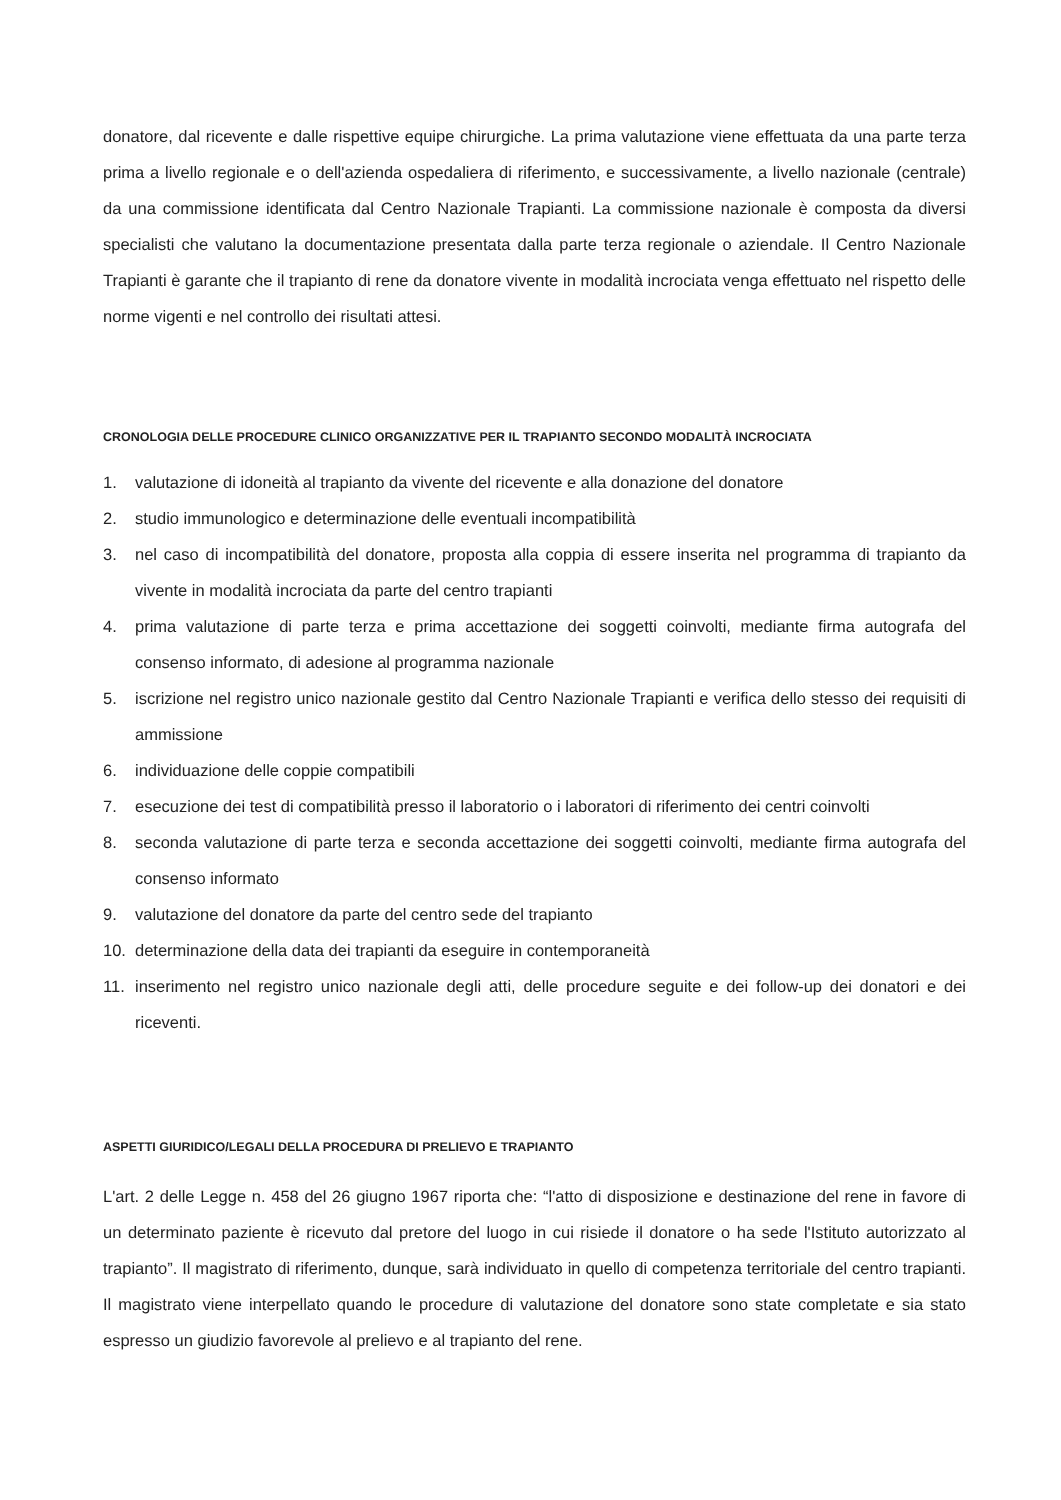donatore, dal ricevente e dalle rispettive equipe chirurgiche. La prima valutazione viene effettuata da una parte terza prima a livello regionale e o dell'azienda ospedaliera di riferimento, e successivamente, a livello nazionale (centrale) da una commissione identificata dal Centro Nazionale Trapianti. La commissione nazionale è composta da diversi specialisti che valutano la documentazione presentata dalla parte terza regionale o aziendale. Il Centro Nazionale Trapianti è garante che il trapianto di rene da donatore vivente in modalità incrociata venga effettuato nel rispetto delle norme vigenti e nel controllo dei risultati attesi.
CRONOLOGIA DELLE PROCEDURE CLINICO ORGANIZZATIVE PER IL TRAPIANTO SECONDO MODALITÀ INCROCIATA
1. valutazione di idoneità al trapianto da vivente del ricevente e alla donazione del donatore
2. studio immunologico e determinazione delle eventuali incompatibilità
3. nel caso di incompatibilità del donatore, proposta alla coppia di essere inserita nel programma di trapianto da vivente in modalità incrociata da parte del centro trapianti
4. prima valutazione di parte terza e prima accettazione dei soggetti coinvolti, mediante firma autografa del consenso informato, di adesione al programma nazionale
5. iscrizione nel registro unico nazionale gestito dal Centro Nazionale Trapianti e verifica dello stesso dei requisiti di ammissione
6. individuazione delle coppie compatibili
7. esecuzione dei test di compatibilità presso il laboratorio o i laboratori di riferimento dei centri coinvolti
8. seconda valutazione di parte terza e seconda accettazione dei soggetti coinvolti, mediante firma autografa del consenso informato
9. valutazione del donatore da parte del centro sede del trapianto
10. determinazione della data dei trapianti da eseguire in contemporaneità
11. inserimento nel registro unico nazionale degli atti, delle procedure seguite e dei follow-up dei donatori e dei riceventi.
ASPETTI GIURIDICO/LEGALI DELLA PROCEDURA DI PRELIEVO E TRAPIANTO
L'art. 2 delle Legge n. 458 del 26 giugno 1967 riporta che: “l'atto di disposizione e destinazione del rene in favore di un determinato paziente è ricevuto dal pretore del luogo in cui risiede il donatore o ha sede l'Istituto autorizzato al trapianto”. Il magistrato di riferimento, dunque, sarà individuato in quello di competenza territoriale del centro trapianti. Il magistrato viene interpellato quando le procedure di valutazione del donatore sono state completate e sia stato espresso un giudizio favorevole al prelievo e al trapianto del rene.